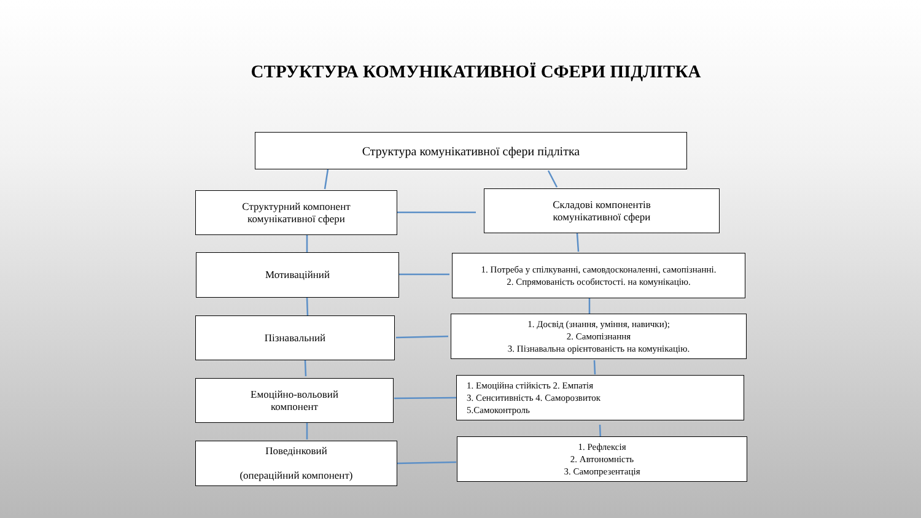СТРУКТУРА КОМУНІКАТИВНОЇ СФЕРИ ПІДЛІТКА
Структура комунікативної сфери підлітка
Структурний компонент
комунікативної сфери
Складові компонентів
комунікативної сфери
Мотиваційний
1. Потреба у спілкуванні, самовдосконаленні, самопізнанні.
2. Спрямованість особистості. на комунікацію.
Пізнавальний
1. Досвід (знання, уміння, навички);
2. Самопізнання
3. Пізнавальна орієнтованість на комунікацію.
Емоційно-вольовий
компонент
1. Емоційна стійкість 2. Емпатія
3. Сенситивність 4. Саморозвиток
5.Самоконтроль
Поведінковий
(операційний компонент)
1. Рефлексія
2. Автономність
3. Самопрезентація